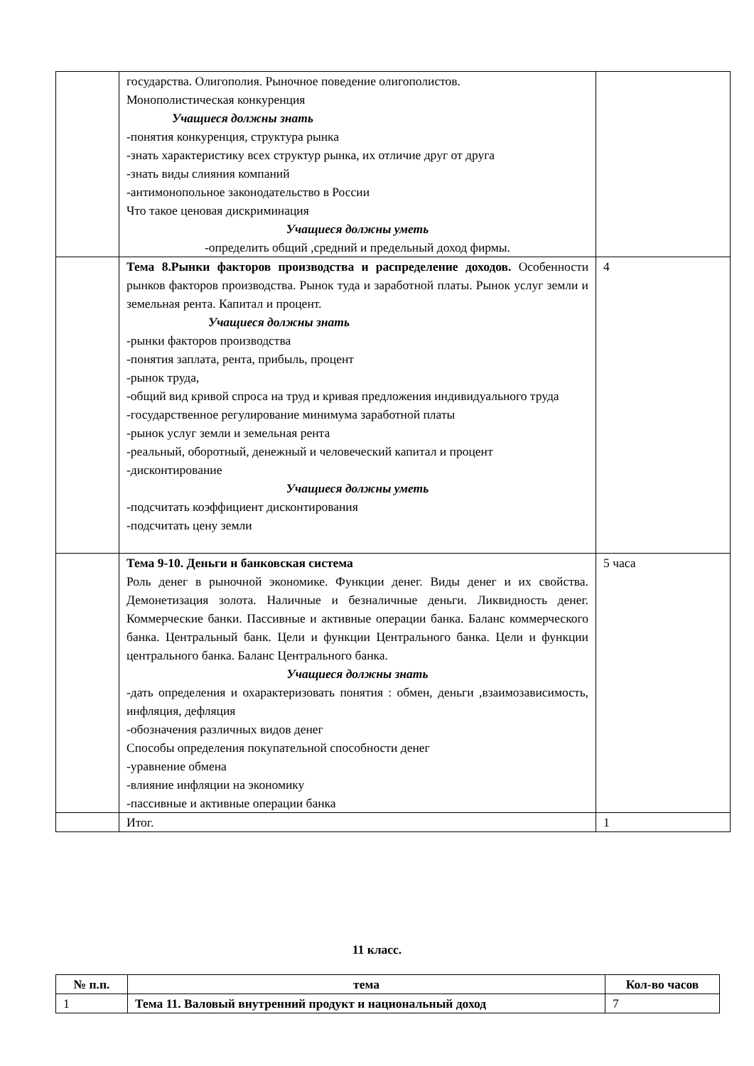| | государства. Олигополия. Рыночное поведение олигополистов. Монополистическая конкуренция Учащиеся должны знать -понятия конкуренция, структура рынка -знать характеристику всех структур рынка, их отличие друг от друга -знать виды слияния компаний -антимонопольное законодательство в России Что такое ценовая дискриминация Учащиеся должны уметь -определить общий ,средний и предельный доход фирмы. | |
| | Тема 8.Рынки факторов производства и распределение доходов. Особенности рынков факторов производства. Рынок туда и заработной платы. Рынок услуг земли и земельная рента. Капитал и процент. Учащиеся должны знать -рынки факторов производства -понятия заплата, рента, прибыль, процент -рынок труда, -общий вид кривой спроса на труд и кривая предложения индивидуального труда -государственное регулирование минимума заработной платы -рынок услуг земли и земельная рента -реальный, оборотный, денежный и человеческий капитал и процент -дисконтирование Учащиеся должны уметь -подсчитать коэффициент дисконтирования -подсчитать цену земли | 4 |
| | Тема 9-10. Деньги и банковская система Роль денег в рыночной экономике. Функции денег. Виды денег и их свойства. Демонетизация золота. Наличные и безналичные деньги. Ликвидность денег. Коммерческие банки. Пассивные и активные операции банка. Баланс коммерческого банка. Центральный банк. Цели и функции Центрального банка. Цели и функции центрального банка. Баланс Центрального банка. Учащиеся должны знать -дать определения и охарактеризовать понятия : обмен, деньги ,взаимозависимость, инфляция, дефляция -обозначения различных видов денег Способы определения покупательной способности денег -уравнение обмена -влияние инфляции на экономику -пассивные и активные операции банка | 5 часа |
| | Итог. | 1 |
11 класс.
| № п.п. | тема | Кол-во часов |
| --- | --- | --- |
| 1 | Тема 11. Валовый внутренний продукт и национальный доход | 7 |